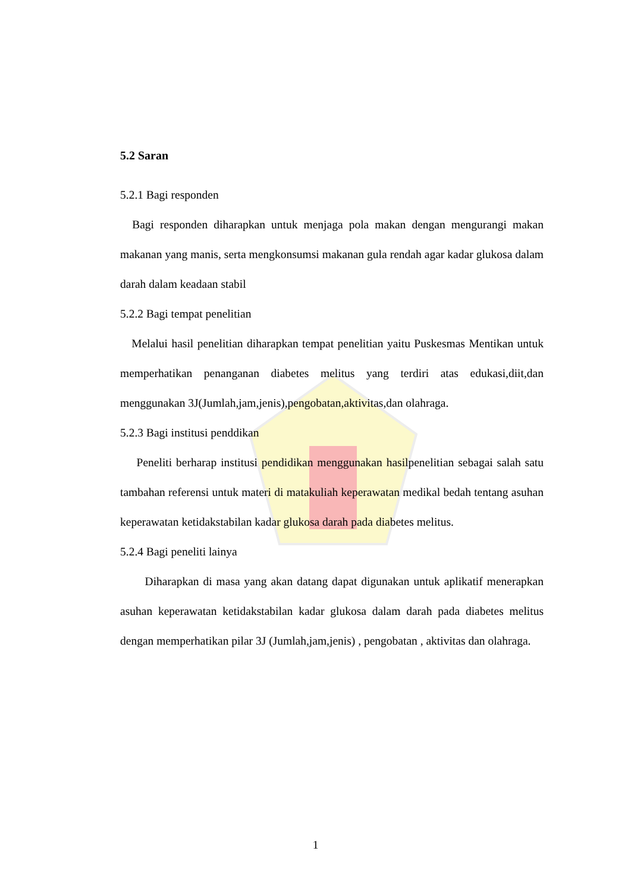5.2 Saran
5.2.1 Bagi responden
Bagi responden diharapkan untuk menjaga pola makan dengan mengurangi makan makanan yang manis, serta mengkonsumsi makanan gula rendah agar kadar glukosa dalam darah dalam keadaan stabil
5.2.2 Bagi tempat penelitian
Melalui hasil penelitian diharapkan tempat penelitian yaitu Puskesmas Mentikan untuk memperhatikan penanganan diabetes melitus yang terdiri atas edukasi,diit,dan menggunakan 3J(Jumlah,jam,jenis),pengobatan,aktivitas,dan olahraga.
5.2.3 Bagi institusi penddikan
Peneliti berharap institusi pendidikan menggunakan hasilpenelitian sebagai salah satu tambahan referensi untuk materi di matakuliah keperawatan medikal bedah tentang asuhan keperawatan ketidakstabilan kadar glukosa darah pada diabetes melitus.
5.2.4 Bagi peneliti lainya
Diharapkan di masa yang akan datang dapat digunakan untuk aplikatif menerapkan asuhan keperawatan ketidakstabilan kadar glukosa dalam darah pada diabetes melitus dengan memperhatikan pilar 3J (Jumlah,jam,jenis) , pengobatan , aktivitas dan olahraga.
1